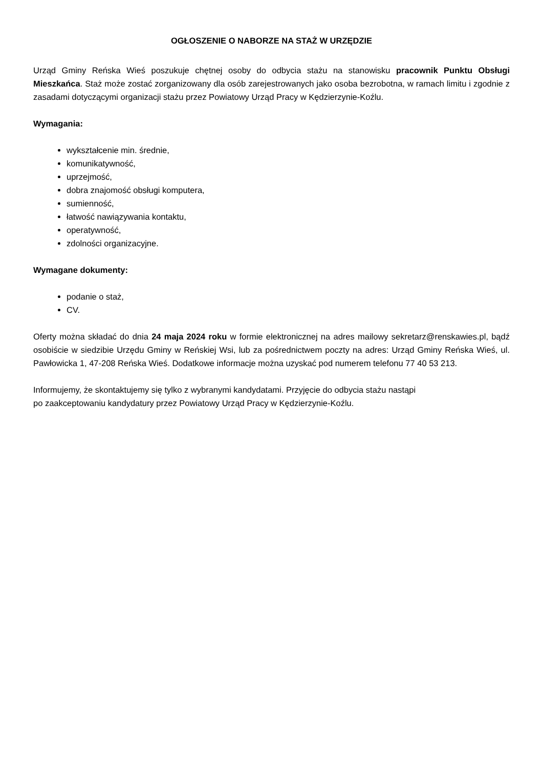OGŁOSZENIE O NABORZE NA STAŻ W URZĘDZIE
Urząd Gminy Reńska Wieś poszukuje chętnej osoby do odbycia stażu na stanowisku pracownik Punktu Obsługi Mieszkańca. Staż może zostać zorganizowany dla osób zarejestrowanych jako osoba bezrobotna, w ramach limitu i zgodnie z zasadami dotyczącymi organizacji stażu przez Powiatowy Urząd Pracy w Kędzierzynie-Koźlu.
Wymagania:
wykształcenie min. średnie,
komunikatywność,
uprzejmość,
dobra znajomość obsługi komputera,
sumienność,
łatwość nawiązywania kontaktu,
operatywność,
zdolności organizacyjne.
Wymagane dokumenty:
podanie o staż,
CV.
Oferty można składać do dnia 24 maja 2024 roku w formie elektronicznej na adres mailowy sekretarz@renskawies.pl, bądź osobiście w siedzibie Urzędu Gminy w Reńskiej Wsi, lub za pośrednictwem poczty na adres: Urząd Gminy Reńska Wieś, ul. Pawłowicka 1, 47-208 Reńska Wieś. Dodatkowe informacje można uzyskać pod numerem telefonu 77 40 53 213.
Informujemy, że skontaktujemy się tylko z wybranymi kandydatami. Przyjęcie do odbycia stażu nastąpi
po zaakceptowaniu kandydatury przez Powiatowy Urząd Pracy w Kędzierzynie-Koźlu.